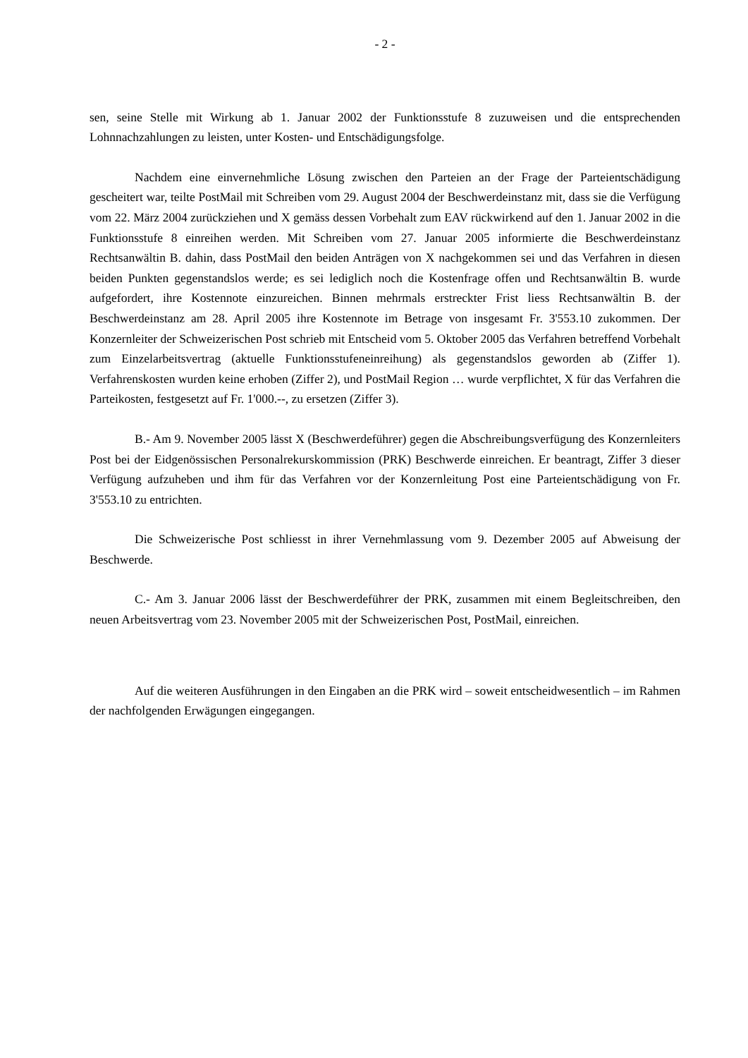- 2 -
sen, seine Stelle mit Wirkung ab 1. Januar 2002 der Funktionsstufe 8 zuzuweisen und die entsprechenden Lohnnachzahlungen zu leisten, unter Kosten- und Entschädigungsfolge.
Nachdem eine einvernehmliche Lösung zwischen den Parteien an der Frage der Parteientschädigung gescheitert war, teilte PostMail mit Schreiben vom 29. August 2004 der Beschwerdeinstanz mit, dass sie die Verfügung vom 22. März 2004 zurückziehen und X gemäss dessen Vorbehalt zum EAV rückwirkend auf den 1. Januar 2002 in die Funktionsstufe 8 einreihen werden. Mit Schreiben vom 27. Januar 2005 informierte die Beschwerdeinstanz Rechtsanwältin B. dahin, dass PostMail den beiden Anträgen von X nachgekommen sei und das Verfahren in diesen beiden Punkten gegenstandslos werde; es sei lediglich noch die Kostenfrage offen und Rechtsanwältin B. wurde aufgefordert, ihre Kostennote einzureichen. Binnen mehrmals erstreckter Frist liess Rechtsanwältin B. der Beschwerdeinstanz am 28. April 2005 ihre Kostennote im Betrage von insgesamt Fr. 3'553.10 zukommen. Der Konzernleiter der Schweizerischen Post schrieb mit Entscheid vom 5. Oktober 2005 das Verfahren betreffend Vorbehalt zum Einzelarbeitsvertrag (aktuelle Funktionsstufeneinreihung) als gegenstandslos geworden ab (Ziffer 1). Verfahrenskosten wurden keine erhoben (Ziffer 2), und PostMail Region … wurde verpflichtet, X für das Verfahren die Parteikosten, festgesetzt auf Fr. 1'000.--, zu ersetzen (Ziffer 3).
B.- Am 9. November 2005 lässt X (Beschwerdeführer) gegen die Abschreibungsverfügung des Konzernleiters Post bei der Eidgenössischen Personalrekurskommission (PRK) Beschwerde einreichen. Er beantragt, Ziffer 3 dieser Verfügung aufzuheben und ihm für das Verfahren vor der Konzernleitung Post eine Parteientschädigung von Fr. 3'553.10 zu entrichten.
Die Schweizerische Post schliesst in ihrer Vernehmlassung vom 9. Dezember 2005 auf Abweisung der Beschwerde.
C.- Am 3. Januar 2006 lässt der Beschwerdeführer der PRK, zusammen mit einem Begleitschreiben, den neuen Arbeitsvertrag vom 23. November 2005 mit der Schweizerischen Post, PostMail, einreichen.
Auf die weiteren Ausführungen in den Eingaben an die PRK wird – soweit entscheidwesentlich – im Rahmen der nachfolgenden Erwägungen eingegangen.